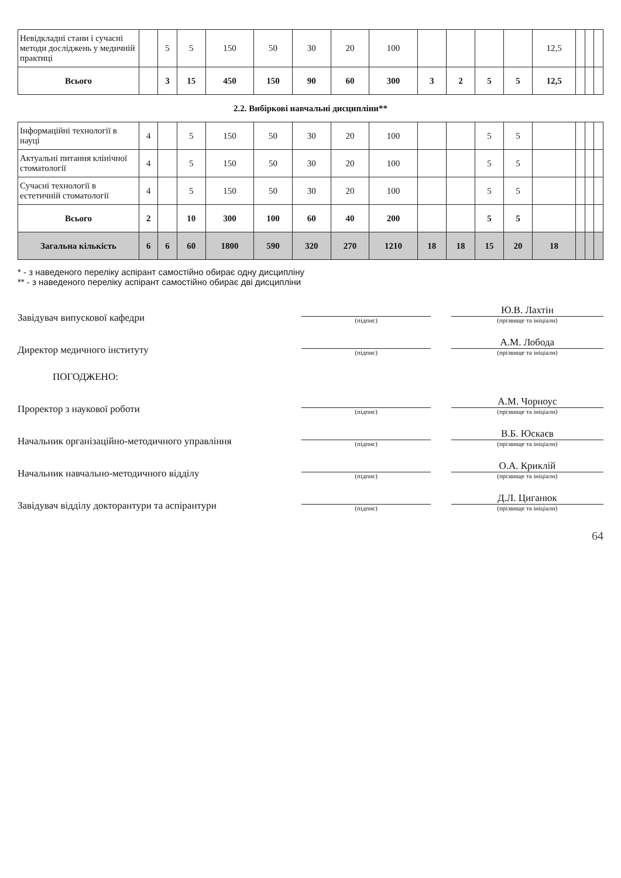| Невідкладні стани і сучасні методи досліджень у медичній практиці | | 5 | 5 | 150 | 50 | 30 | 20 | 100 | | | | | 12,5 | | | |
| Всього | | 3 | 15 | 450 | 150 | 90 | 60 | 300 | 3 | 2 | 5 | 5 | 12,5 | | | |
| 2.2. Вибіркові навчальні дисципліни** | | | | | | | | | | | | | | | | |
| Інформаційні технології в науці | 4 | | 5 | 150 | 50 | 30 | 20 | 100 | | | 5 | 5 | | | | |
| Актуальні питання клінічної стоматології | 4 | | 5 | 150 | 50 | 30 | 20 | 100 | | | 5 | 5 | | | | |
| Сучасні технології в естетичній стоматології | 4 | | 5 | 150 | 50 | 30 | 20 | 100 | | | 5 | 5 | | | | |
| Всього | 2 | | 10 | 300 | 100 | 60 | 40 | 200 | | | 5 | 5 | | | | |
| Загальна кількість | 6 | 6 | 60 | 1800 | 590 | 320 | 270 | 1210 | 18 | 18 | 15 | 20 | 18 | | | |
* - з наведеного переліку аспірант самостійно обирає одну дисципліну
** - з наведеного переліку аспірант самостійно обирає дві дисципліни
Завідувач випускової кафедри
(підпис)
Ю.В. Лахтін
(прізвище та ініціали)
Директор медичного інституту
(підпис)
А.М. Лобода
(прізвище та ініціали)
ПОГОДЖЕНО:
Проректор з наукової роботи
(підпис)
А.М. Чорноус
(прізвище та ініціали)
Начальник організаційно-методичного управління
(підпис)
В.Б. Юскаєв
(прізвище та ініціали)
Начальник навчально-методичного відділу
(підпис)
О.А. Криклій
(прізвище та ініціали)
Завідувач відділу докторантури та аспірантури
(підпис)
Д.Л. Циганюк
(прізвище та ініціали)
64